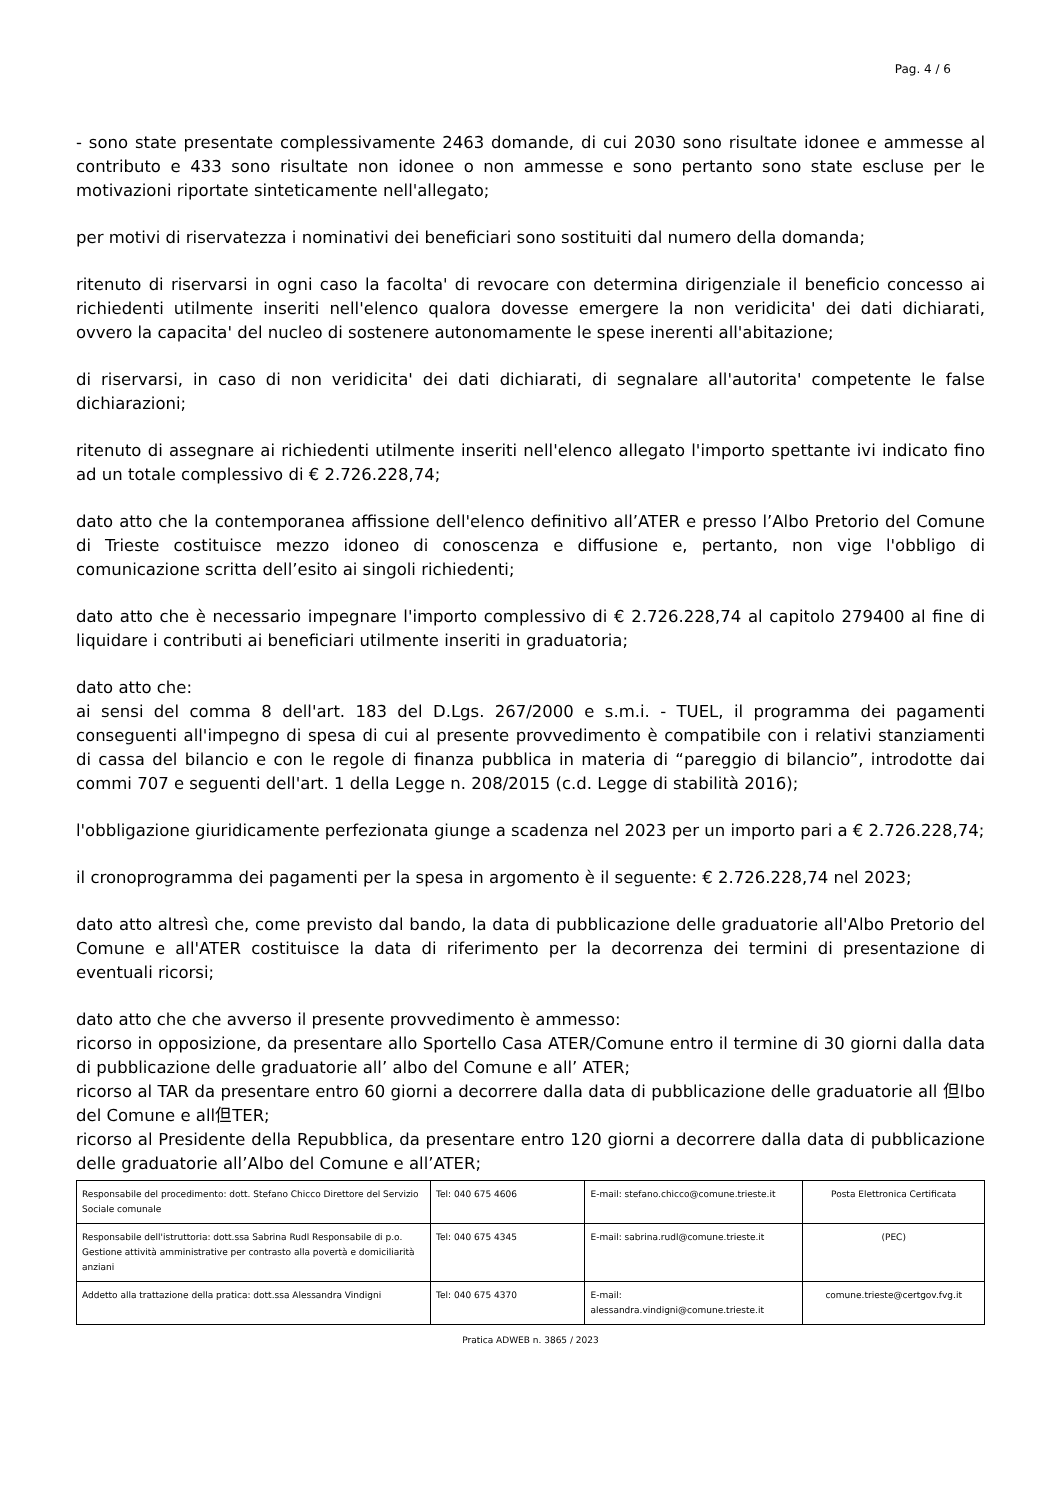Pag. 4 / 6
- sono state presentate complessivamente 2463 domande, di cui 2030 sono risultate idonee e ammesse al contributo e 433 sono risultate non idonee o non ammesse e sono pertanto sono state escluse per le motivazioni riportate sinteticamente nell'allegato;
per motivi di riservatezza i nominativi dei beneficiari sono sostituiti dal numero della domanda;
ritenuto di riservarsi in ogni caso la facolta' di revocare con determina dirigenziale il beneficio concesso ai richiedenti utilmente inseriti nell'elenco qualora dovesse emergere la non veridicita' dei dati dichiarati, ovvero la capacita' del nucleo di sostenere autonomamente le spese inerenti all'abitazione;
di riservarsi, in caso di non veridicita' dei dati dichiarati, di segnalare all'autorita' competente le false dichiarazioni;
ritenuto di assegnare ai richiedenti utilmente inseriti nell'elenco allegato l'importo spettante ivi indicato fino ad un totale complessivo di € 2.726.228,74;
dato atto che la contemporanea affissione dell'elenco definitivo all’ATER e presso l’Albo Pretorio del Comune di Trieste costituisce mezzo idoneo di conoscenza e diffusione e, pertanto, non vige l'obbligo di comunicazione scritta dell’esito ai singoli richiedenti;
dato atto che è necessario impegnare l'importo complessivo di € 2.726.228,74 al capitolo 279400 al fine di liquidare i contributi ai beneficiari utilmente inseriti in graduatoria;
dato atto che:
ai sensi del comma 8 dell'art. 183 del D.Lgs. 267/2000 e s.m.i. - TUEL, il programma dei pagamenti conseguenti all'impegno di spesa di cui al presente provvedimento è compatibile con i relativi stanziamenti di cassa del bilancio e con le regole di finanza pubblica in materia di “pareggio di bilancio”, introdotte dai commi 707 e seguenti dell'art. 1 della Legge n. 208/2015 (c.d. Legge di stabilità 2016);
l'obbligazione giuridicamente perfezionata giunge a scadenza nel 2023 per un importo pari a € 2.726.228,74;
il cronoprogramma dei pagamenti per la spesa in argomento è il seguente: € 2.726.228,74 nel 2023;
dato atto altresì che, come previsto dal bando, la data di pubblicazione delle graduatorie all'Albo Pretorio del Comune e all'ATER costituisce la data di riferimento per la decorrenza dei termini di presentazione di eventuali ricorsi;
dato atto che che avverso il presente provvedimento è ammesso:
ricorso in opposizione, da presentare allo Sportello Casa ATER/Comune entro il termine di 30 giorni dalla data di pubblicazione delle graduatorie all’ albo del Comune e all’ ATER;
ricorso al TAR da presentare entro 60 giorni a decorrere dalla data di pubblicazione delle graduatorie all 但lbo del Comune e all但TER;
ricorso al Presidente della Repubblica, da presentare entro 120 giorni a decorrere dalla data di pubblicazione delle graduatorie all’Albo del Comune e all’ATER;
| Responsabile del procedimento: dott. Stefano Chicco Direttore del Servizio Sociale comunale | Tel: 040 675 4606 | E-mail: stefano.chicco@comune.trieste.it | Posta Elettronica Certificata |
| Responsabile dell'istruttoria: dott.ssa Sabrina Rudl Responsabile di p.o. Gestione attività amministrative per contrasto alla povertà e domiciliarità anziani | Tel: 040 675 4345 | E-mail: sabrina.rudl@comune.trieste.it | (PEC) |
| Addetto alla trattazione della pratica: dott.ssa Alessandra Vindigni | Tel: 040 675 4370 | E-mail: alessandra.vindigni@comune.trieste.it | comune.trieste@certgov.fvg.it |
Pratica ADWEB n. 3865 / 2023